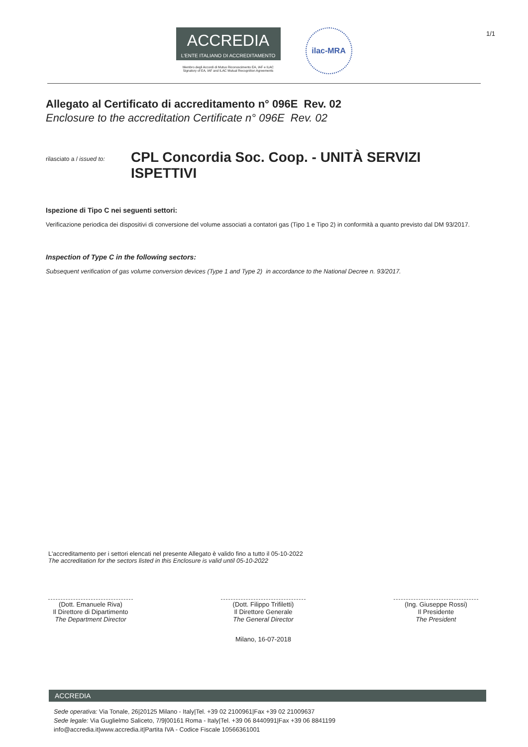1/1
ACCREDIA
L'ENTE ITALIANO DI ACCREDITAMENTO
Membro degli Accordi di Mutuo Riconoscimento EA, IAF e ILAC
Signatory of EA, IAF and ILAC Mutual Recognition Agreements
ilac-MRA
Allegato al Certificato di accreditamento n° 096E Rev. 02
Enclosure to the accreditation Certificate n° 096E Rev. 02
rilasciato a / issued to:
CPL Concordia Soc. Coop. - UNITÀ SERVIZI ISPETTIVI
Ispezione di Tipo C nei seguenti settori:
Verificazione periodica dei dispositivi di conversione del volume associati a contatori gas (Tipo 1 e Tipo 2) in conformità a quanto previsto dal DM 93/2017.
Inspection of Type C in the following sectors:
Subsequent verification of gas volume conversion devices (Type 1 and Type 2) in accordance to the National Decree n. 93/2017.
L'accreditamento per i settori elencati nel presente Allegato è valido fino a tutto il 05-10-2022
The accreditation for the sectors listed in this Enclosure is valid until 05-10-2022
(Dott. Emanuele Riva)
Il Direttore di Dipartimento
The Department Director
(Dott. Filippo Trifiletti)
Il Direttore Generale
The General Director
(Ing. Giuseppe Rossi)
Il Presidente
The President
Milano, 16-07-2018
ACCREDIA
Sede operativa: Via Tonale, 26|20125 Milano - Italy|Tel. +39 02 2100961|Fax +39 02 21009637
Sede legale: Via Guglielmo Saliceto, 7/9|00161 Roma - Italy|Tel. +39 06 8440991|Fax +39 06 8841199
info@accredia.it|www.accredia.it|Partita IVA - Codice Fiscale 10566361001